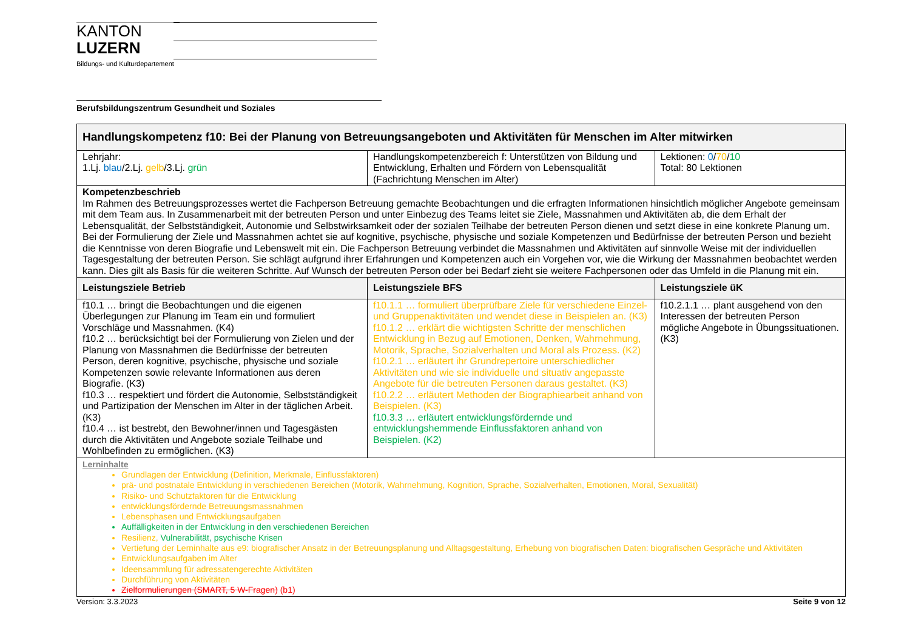KANTON
LUZERN
Bildungs- und Kulturdepartement
Berufsbildungszentrum Gesundheit und Soziales
| Handlungskompetenz f10: Bei der Planung von Betreuungsangeboten und Aktivitäten für Menschen im Alter mitwirken | | |
| --- | --- | --- |
| Lehrjahr: 1.Lj. blau /2.Lj. gelb /3.Lj. grün | Handlungskompetenzbereich f: Unterstützen von Bildung und Entwicklung, Erhalten und Fördern von Lebensqualität (Fachrichtung Menschen im Alter) | Lektionen: 0 / 70 / 10 Total: 80 Lektionen |
| Kompetenzbeschrieb Im Rahmen des Betreuungsprozesses wertet die Fachperson Betreuung gemachte Beobachtungen und die erfragten Informationen hinsichtlich möglicher Angebote gemeinsam mit dem Team aus. In Zusammenarbeit mit der betreuten Person und unter Einbezug des Teams leitet sie Ziele, Massnahmen und Aktivitäten ab, die dem Erhalt der Lebensqualität, der Selbstständigkeit, Autonomie und Selbstwirksamkeit oder der sozialen Teilhabe der betreuten Person dienen und setzt diese in eine konkrete Planung um. Bei der Formulierung der Ziele und Massnahmen achtet sie auf kognitive, psychische, physische und soziale Kompetenzen und Bedürfnisse der betreuten Person und bezieht die Kenntnisse von deren Biografie und Lebenswelt mit ein. Die Fachperson Betreuung verbindet die Massnahmen und Aktivitäten auf sinnvolle Weise mit der individuellen Tagesgestaltung der betreuten Person. Sie schlägt aufgrund ihrer Erfahrungen und Kompetenzen auch ein Vorgehen vor, wie die Wirkung der Massnahmen beobachtet werden kann. Dies gilt als Basis für die weiteren Schritte. Auf Wunsch der betreuten Person oder bei Bedarf zieht sie weitere Fachpersonen oder das Umfeld in die Planung mit ein. | | |
| Leistungsziele Betrieb | Leistungsziele BFS | Leistungsziele üK |
| f10.1 … bringt die Beobachtungen und die eigenen Überlegungen zur Planung im Team ein und formuliert Vorschläge und Massnahmen. (K4) f10.2 … berücksichtigt bei der Formulierung von Zielen und der Planung von Massnahmen die Bedürfnisse der betreuten Person, deren kognitive, psychische, physische und soziale Kompetenzen sowie relevante Informationen aus deren Biografie. (K3) f10.3 … respektiert und fördert die Autonomie, Selbstständigkeit und Partizipation der Menschen im Alter in der täglichen Arbeit. (K3) f10.4 … ist bestrebt, den Bewohner/innen und Tagesgästen durch die Aktivitäten und Angebote soziale Teilhabe und Wohlbefinden zu ermöglichen. (K3) | f10.1.1 … formuliert überprüfbare Ziele für verschiedene Einzel- und Gruppenaktivitäten und wendet diese in Beispielen an. (K3) f10.1.2 … erklärt die wichtigsten Schritte der menschlichen Entwicklung in Bezug auf Emotionen, Denken, Wahrnehmung, Motorik, Sprache, Sozialverhalten und Moral als Prozess. (K2) f10.2.1 … erläutert ihr Grundrepertoire unterschiedlicher Aktivitäten und wie sie individuelle und situativ angepasste Angebote für die betreuten Personen daraus gestaltet. (K3) f10.2.2 … erläutert Methoden der Biographiearbeit anhand von Beispielen. (K3) f10.3.3 … erläutert entwicklungsfördernde und entwicklungshemmende Einflussfaktoren anhand von Beispielen. (K2) | f10.2.1.1 … plant ausgehend von den Interessen der betreuten Person mögliche Angebote in Übungssituationen. (K3) |
| Lerninhalte Grundlagen der Entwicklung (Definition, Merkmale, Einflussfaktoren) prä- und postnatale Entwicklung in verschiedenen Bereichen (Motorik, Wahrnehmung, Kognition, Sprache, Sozialverhalten, Emotionen, Moral, Sexualität) Risiko- und Schutzfaktoren für die Entwicklung entwicklungsfördernde Betreuungsmassnahmen Lebensphasen und Entwicklungsaufgaben Auffälligkeiten in der Entwicklung in den verschiedenen Bereichen Resilienz, Vulnerabilität, psychische Krisen Vertiefung der Lerninhalte aus e9: biografischer Ansatz in der Betreuungsplanung und Alltagsgestaltung, Erhebung von biografischen Daten: biografischen Gespräche und Aktivitäten Entwicklungsaufgaben im Alter Ideensammlung für adressatengerechte Aktivitäten Durchführung von Aktivitäten Zielformulierungen (SMART, 5 W-Fragen) (b1) | | |
Version: 3.3.2023 Seite 9 von 12